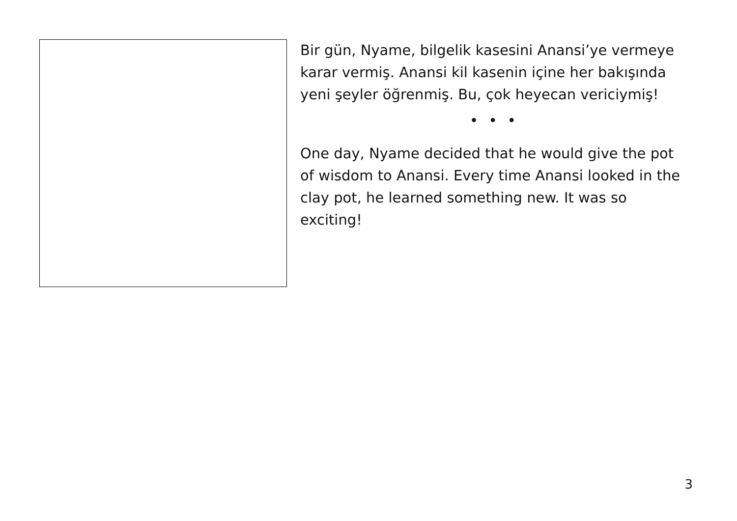Bir gün, Nyame, bilgelik kasesini Anansi’ye vermeye karar vermiş. Anansi kil kasenin içine her bakışında yeni şeyler öğrenmiş. Bu, çok heyecan vericiymiş!
• • •
One day, Nyame decided that he would give the pot of wisdom to Anansi. Every time Anansi looked in the clay pot, he learned something new. It was so exciting!
3